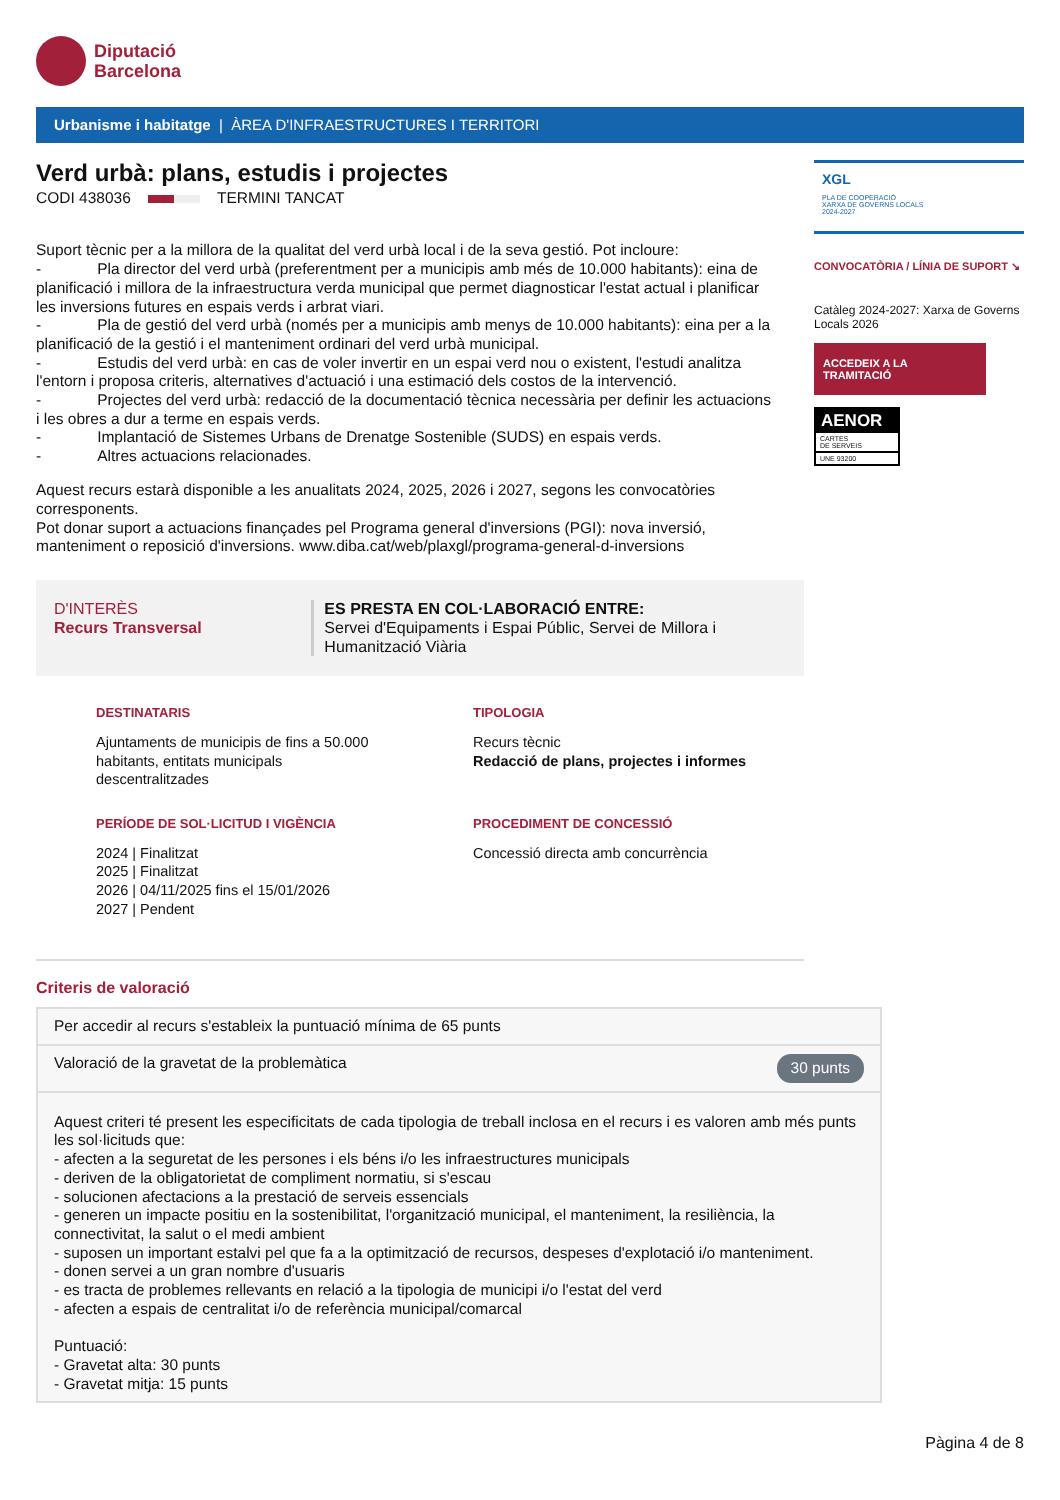Diputació
Barcelona
Urbanisme i habitatge | ÀREA D'INFRAESTRUCTURES I TERRITORI
Verd urbà: plans, estudis i projectes
CODI 438036 TERMINI TANCAT
Suport tècnic per a la millora de la qualitat del verd urbà local i de la seva gestió. Pot incloure:
- Pla director del verd urbà (preferentment per a municipis amb més de 10.000 habitants): eina de planificació i millora de la infraestructura verda municipal que permet diagnosticar l'estat actual i planificar les inversions futures en espais verds i arbrat viari.
- Pla de gestió del verd urbà (només per a municipis amb menys de 10.000 habitants): eina per a la planificació de la gestió i el manteniment ordinari del verd urbà municipal.
- Estudis del verd urbà: en cas de voler invertir en un espai verd nou o existent, l'estudi analitza l'entorn i proposa criteris, alternatives d'actuació i una estimació dels costos de la intervenció.
- Projectes del verd urbà: redacció de la documentació tècnica necessària per definir les actuacions i les obres a dur a terme en espais verds.
- Implantació de Sistemes Urbans de Drenatge Sostenible (SUDS) en espais verds.
- Altres actuacions relacionades.
Aquest recurs estarà disponible a les anualitats 2024, 2025, 2026 i 2027, segons les convocatòries corresponents.
Pot donar suport a actuacions finançades pel Programa general d'inversions (PGI): nova inversió, manteniment o reposició d'inversions. www.diba.cat/web/plaxgl/programa-general-d-inversions
D'INTERÈS
Recurs Transversal
ES PRESTA EN COL·LABORACIÓ ENTRE:
Servei d'Equipaments i Espai Públic, Servei de Millora i Humanització Viària
DESTINATARIS
Ajuntaments de municipis de fins a 50.000 habitants, entitats municipals descentralitzades
TIPOLOGIA
Recurs tècnic
Redacció de plans, projectes i informes
PERÍODE DE SOL·LICITUD I VIGÈNCIA
2024 | Finalitzat
2025 | Finalitzat
2026 | 04/11/2025 fins el 15/01/2026
2027 | Pendent
PROCEDIMENT DE CONCESSIÓ
Concessió directa amb concurrència
Criteris de valoració
| Per accedir al recurs s'estableix la puntuació mínima de 65 punts |
| Valoració de la gravetat de la problemàtica 30 punts |
| Aquest criteri té present les especificitats de cada tipologia de treball inclosa en el recurs i es valoren amb més punts les sol·licituds que: - afecten a la seguretat de les persones i els béns i/o les infraestructures municipals - deriven de la obligatorietat de compliment normatiu, si s'escau - solucionen afectacions a la prestació de serveis essencials - generen un impacte positiu en la sostenibilitat, l'organització municipal, el manteniment, la resiliència, la connectivitat, la salut o el medi ambient - suposen un important estalvi pel que fa a la optimització de recursos, despeses d'explotació i/o manteniment. - donen servei a un gran nombre d'usuaris - es tracta de problemes rellevants en relació a la tipologia de municipi i/o l'estat del verd - afecten a espais de centralitat i/o de referència municipal/comarcal Puntuació: - Gravetat alta: 30 punts - Gravetat mitja: 15 punts |
XGL
PLA DE COOPERACIÓ
XARXA DE GOVERNS LOCALS
2024-2027
CONVOCATÒRIA / LÍNIA DE SUPORT ↘
Catàleg 2024-2027: Xarxa de Governs Locals 2026
ACCEDEIX A LA TRAMITACIÓ
AENOR
CARTES
DE SERVEIS
UNE 93200
Pàgina 4 de 8